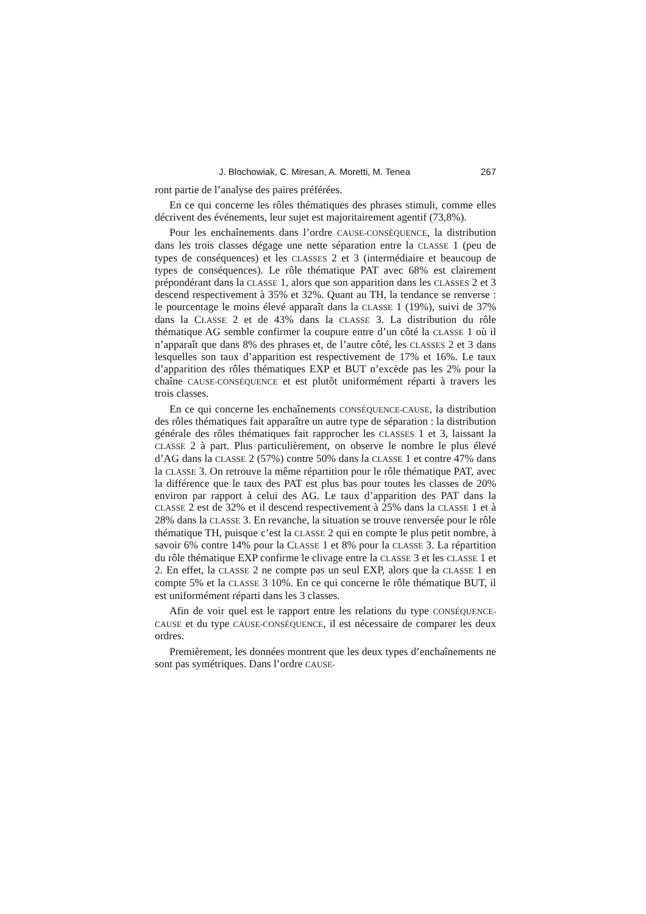J. Blochowiak, C. Miresan, A. Moretti, M. Tenea 267
ront partie de l’analyse des paires préférées.
En ce qui concerne les rôles thématiques des phrases stimuli, comme elles décrivent des événements, leur sujet est majoritairement agentif (73,8%).
Pour les enchaînements dans l’ordre CAUSE-CONSÉQUENCE, la distribution dans les trois classes dégage une nette séparation entre la CLASSE 1 (peu de types de conséquences) et les CLASSES 2 et 3 (intermédiaire et beaucoup de types de conséquences). Le rôle thématique PAT avec 68% est clairement prépondérant dans la CLASSE 1, alors que son apparition dans les CLASSES 2 et 3 descend respectivement à 35% et 32%. Quant au TH, la tendance se renverse : le pourcentage le moins élevé apparaît dans la CLASSE 1 (19%), suivi de 37% dans la CLASSE 2 et de 43% dans la CLASSE 3. La distribution du rôle thématique AG semble confirmer la coupure entre d’un côté la CLASSE 1 où il n’apparaît que dans 8% des phrases et, de l’autre côté, les CLASSES 2 et 3 dans lesquelles son taux d’apparition est respectivement de 17% et 16%. Le taux d’apparition des rôles thématiques EXP et BUT n’excède pas les 2% pour la chaîne CAUSE-CONSÉQUENCE et est plutôt uniformément réparti à travers les trois classes.
En ce qui concerne les enchaînements CONSÉQUENCE-CAUSE, la distribution des rôles thématiques fait apparaître un autre type de séparation : la distribution générale des rôles thématiques fait rapprocher les CLASSES 1 et 3, laissant la CLASSE 2 à part. Plus particulièrement, on observe le nombre le plus élevé d’AG dans la CLASSE 2 (57%) contre 50% dans la CLASSE 1 et contre 47% dans la CLASSE 3. On retrouve la même répartition pour le rôle thématique PAT, avec la différence que le taux des PAT est plus bas pour toutes les classes de 20% environ par rapport à celui des AG. Le taux d’apparition des PAT dans la CLASSE 2 est de 32% et il descend respectivement à 25% dans la CLASSE 1 et à 28% dans la CLASSE 3. En revanche, la situation se trouve renversée pour le rôle thématique TH, puisque c’est la CLASSE 2 qui en compte le plus petit nombre, à savoir 6% contre 14% pour la CLASSE 1 et 8% pour la CLASSE 3. La répartition du rôle thématique EXP confirme le clivage entre la CLASSE 3 et les CLASSE 1 et 2. En effet, la CLASSE 2 ne compte pas un seul EXP, alors que la CLASSE 1 en compte 5% et la CLASSE 3 10%. En ce qui concerne le rôle thématique BUT, il est uniformément réparti dans les 3 classes.
Afin de voir quel est le rapport entre les relations du type CONSÉQUENCE-CAUSE et du type CAUSE-CONSÉQUENCE, il est nécessaire de comparer les deux ordres.
Premièrement, les données montrent que les deux types d’enchaînements ne sont pas symétriques. Dans l’ordre CAUSE-